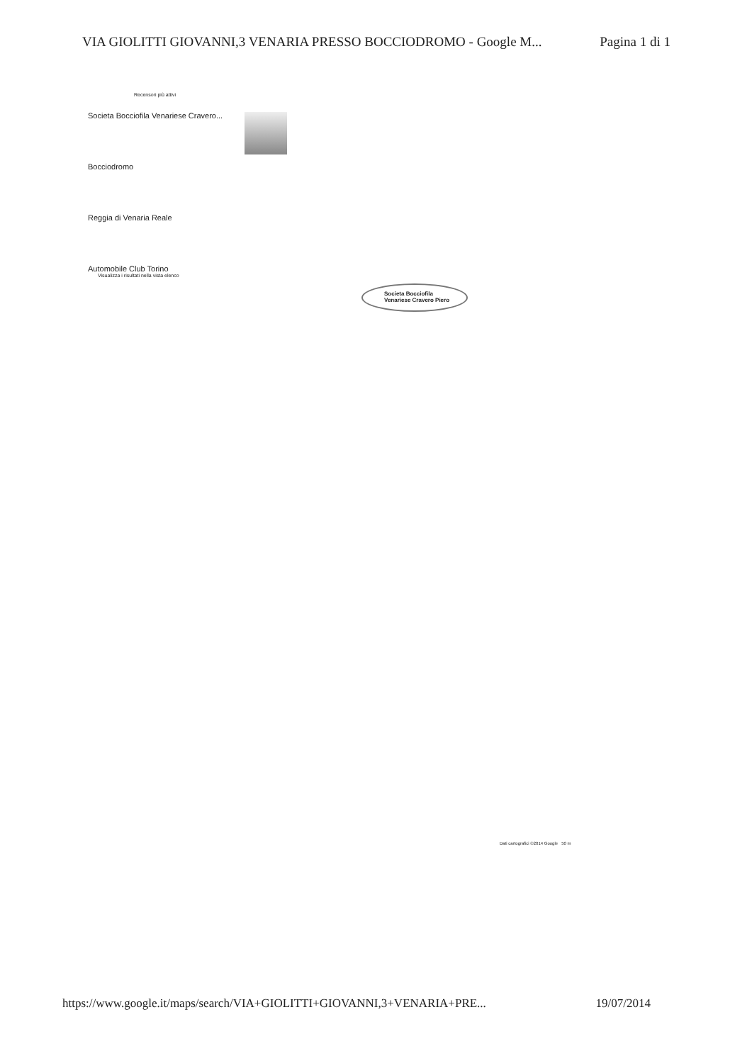VIA GIOLITTI GIOVANNI,3 VENARIA PRESSO BOCCIODROMO - Google M... Pagina 1 di 1
Recensori più attivi
Societa Bocciofila Venariese Cravero...
Bocciodromo
Reggia di Venaria Reale
Automobile Club Torino
Visualizza i risultati nella vista elenco
Societa Bocciofila
Venariese Cravero Piero
Dati cartografici ©2014 Google 50 m
https://www.google.it/maps/search/VIA+GIOLITTI+GIOVANNI,3+VENARIA+PRE... 19/07/2014